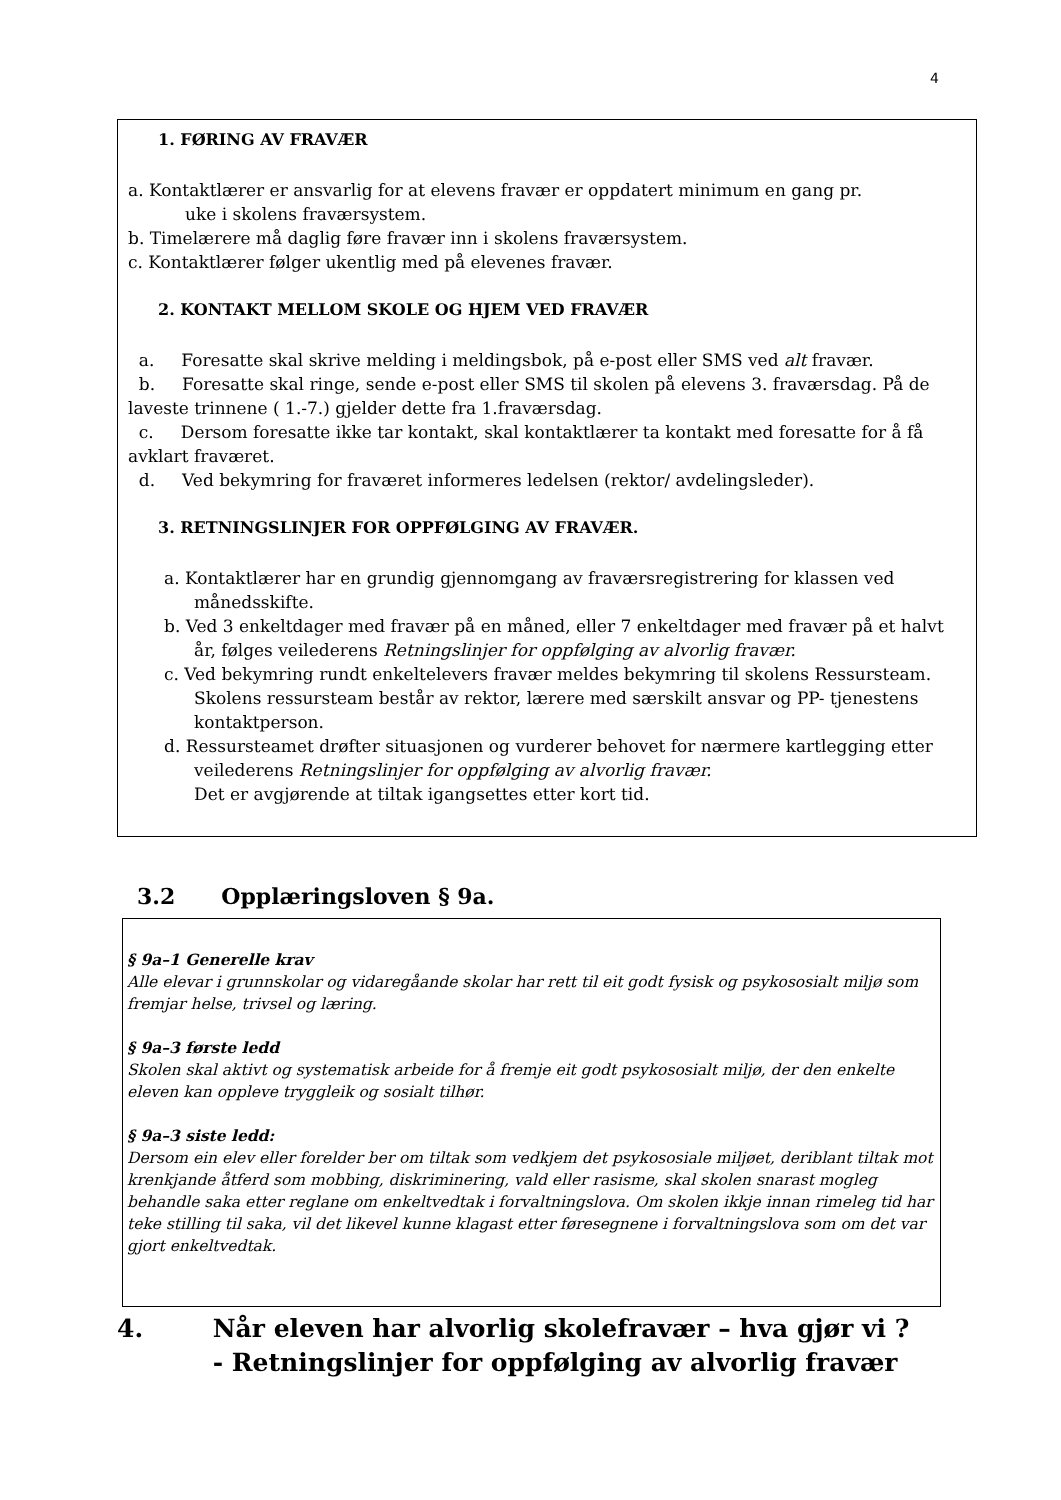4
1. FØRING AV FRAVÆR
a. Kontaktlærer er ansvarlig for at elevens fravær er oppdatert minimum en gang pr.
uke i skolens fraværsystem.
b. Timelærere må daglig føre fravær inn i skolens fraværsystem.
c. Kontaktlærer følger ukentlig med på elevenes fravær.
2. KONTAKT MELLOM SKOLE OG HJEM VED FRAVÆR
a. Foresatte skal skrive melding i meldingsbok, på e-post eller SMS ved alt fravær.
b. Foresatte skal ringe, sende e-post eller SMS til skolen på elevens 3. fraværsdag. På de laveste trinnene ( 1.-7.) gjelder dette fra 1.fraværsdag.
c. Dersom foresatte ikke tar kontakt, skal kontaktlærer ta kontakt med foresatte for å få avklart fraværet.
d. Ved bekymring for fraværet informeres ledelsen (rektor/ avdelingsleder).
3. RETNINGSLINJER FOR OPPFØLGING AV FRAVÆR.
a. Kontaktlærer har en grundig gjennomgang av fraværsregistrering for klassen ved månedsskifte.
b. Ved 3 enkeltdager med fravær på en måned, eller 7 enkeltdager med fravær på et halvt år, følges veilederens Retningslinjer for oppfølging av alvorlig fravær.
c. Ved bekymring rundt enkeltelevers fravær meldes bekymring til skolens Ressursteam. Skolens ressursteam består av rektor, lærere med særskilt ansvar og PP- tjenestens kontaktperson.
d. Ressursteamet drøfter situasjonen og vurderer behovet for nærmere kartlegging etter veilederens Retningslinjer for oppfølging av alvorlig fravær.
Det er avgjørende at tiltak igangsettes etter kort tid.
3.2 Opplæringsloven § 9a.
§ 9a–1 Generelle krav
Alle elevar i grunnskolar og vidaregåande skolar har rett til eit godt fysisk og psykososialt miljø som fremjar helse, trivsel og læring.
§ 9a–3 første ledd
Skolen skal aktivt og systematisk arbeide for å fremje eit godt psykososialt miljø, der den enkelte eleven kan oppleve tryggleik og sosialt tilhør.
§ 9a–3 siste ledd:
Dersom ein elev eller forelder ber om tiltak som vedkjem det psykososiale miljøet, deriblant tiltak mot krenkjande åtferd som mobbing, diskriminering, vald eller rasisme, skal skolen snarast mogleg behandle saka etter reglane om enkeltvedtak i forvaltningslova. Om skolen ikkje innan rimeleg tid har teke stilling til saka, vil det likevel kunne klagast etter føresegnene i forvaltningslova som om det var gjort enkeltvedtak.
4. Når eleven har alvorlig skolefravær – hva gjør vi ?
- Retningslinjer for oppfølging av alvorlig fravær